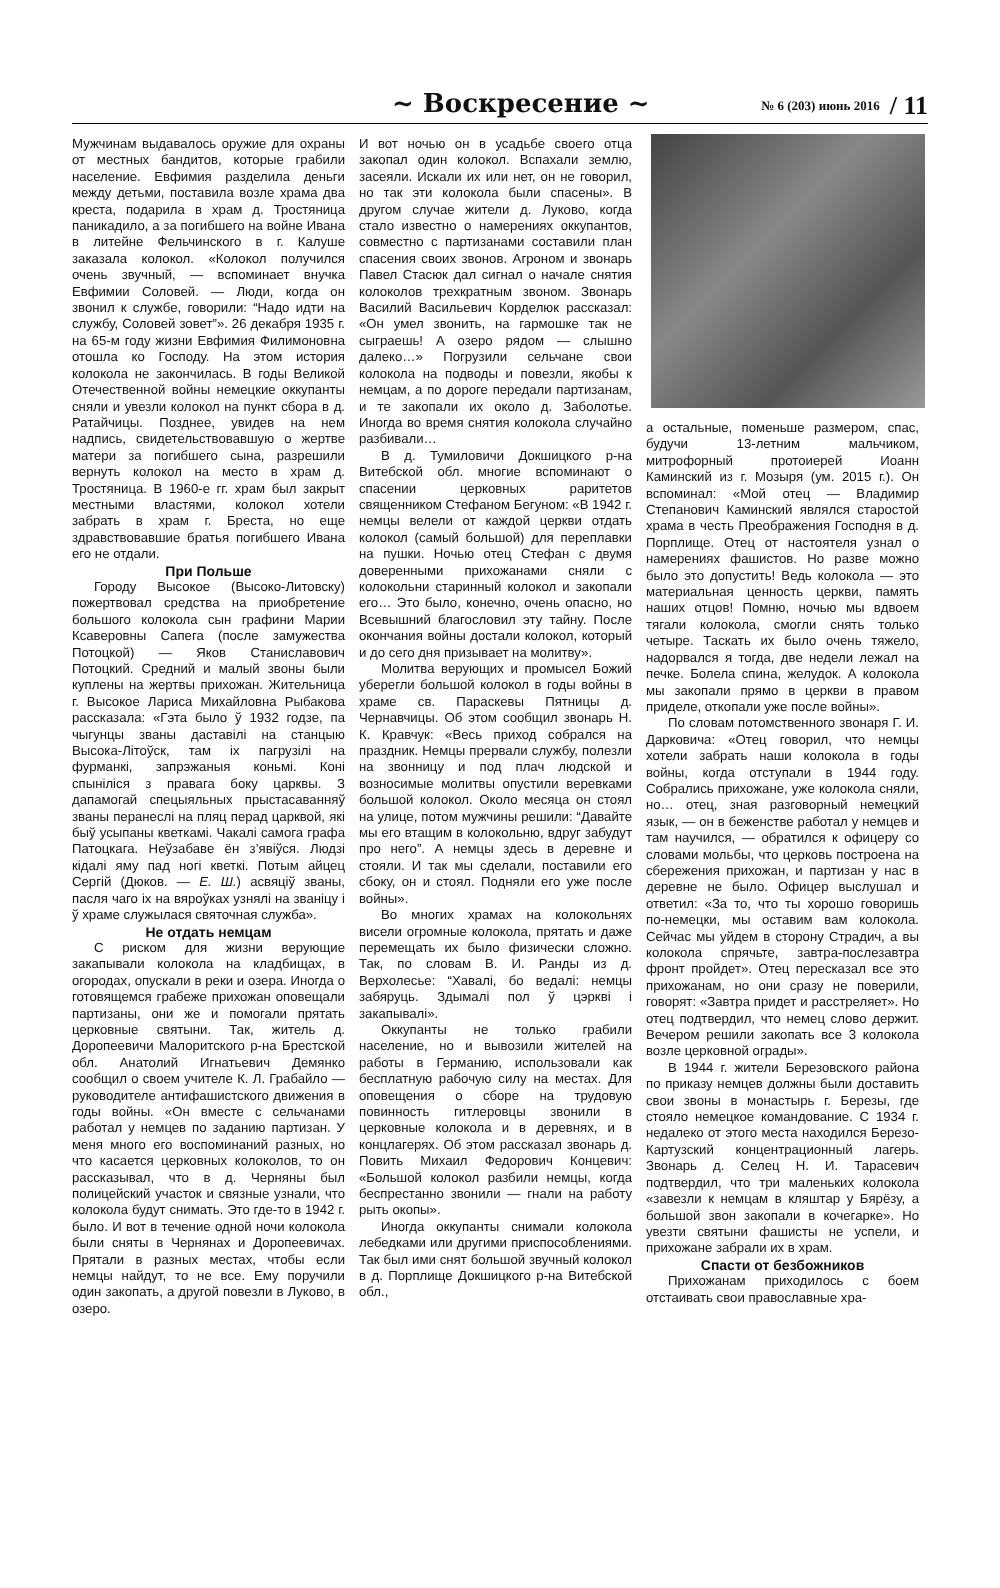~ Воскресение ~ № 6 (203) июнь 2016 / 11
Мужчинам выдавалось оружие для охраны от местных бандитов, которые грабили население. Евфимия разделила деньги между детьми, поставила возле храма два креста, подарила в храм д. Тростяница паникадило, а за погибшего на войне Ивана в литейне Фельчинского в г. Калуше заказала колокол. «Колокол получился очень звучный, — вспоминает внучка Евфимии Соловей. — Люди, когда он звонил к службе, говорили: “Надо идти на службу, Соловей зовет”». 26 декабря 1935 г. на 65-м году жизни Евфимия Филимоновна отошла ко Господу. На этом история колокола не закончилась. В годы Великой Отечественной войны немецкие оккупанты сняли и увезли колокол на пункт сбора в д. Ратайчицы. Позднее, увидев на нем надпись, свидетельствовавшую о жертве матери за погибшего сына, разрешили вернуть колокол на место в храм д. Тростяница. В 1960-е гг. храм был закрыт местными властями, колокол хотели забрать в храм г. Бреста, но еще здравствовавшие братья погибшего Ивана его не отдали.
При Польше
Городу Высокое (Высоко-Литовску) пожертвовал средства на приобретение большого колокола сын графини Марии Ксаверовны Сапега (после замужества Потоцкой) — Яков Станиславович Потоцкий. Средний и малый звоны были куплены на жертвы прихожан. Жительница г. Высокое Лариса Михайловна Рыбакова рассказала: «Гэта было ў 1932 годзе, па чыгунцы званы даставілі на станцыю Высока-Літоўск, там іх пагрузілі на фурманкі, запрэжаныя коньмі. Коні спыніліся з правага боку царквы. З дапамогай спецыяльных прыстасаванняў званы перанеслі на пляц перад царквой, які быў усыпаны кветкамі. Чакалі самога графа Патоцкага. Неўзабаве ён з’явіўся. Людзі кідалі яму пад ногі кветкі. Потым айцец Сергій (Дюков. — Е. Ш.) асвяціў званы, пасля чаго іх на вяроўках узнялі на званіцу і ў храме служылася святочная служба».
Не отдать немцам
С риском для жизни верующие закапывали колокола на кладбищах, в огородах, опускали в реки и озера. Иногда о готовящемся грабеже прихожан оповещали партизаны, они же и помогали прятать церковные святыни. Так, житель д. Доропеевичи Малоритского р-на Брестской обл. Анатолий Игнатьевич Демянко сообщил о своем учителе К. Л. Грабайло — руководителе антифашистского движения в годы войны. «Он вместе с сельчанами работал у немцев по заданию партизан. У меня много его воспоминаний разных, но что касается церковных колоколов, то он рассказывал, что в д. Черняны был полицейский участок и связные узнали, что колокола будут снимать. Это где-то в 1942 г. было. И вот в течение одной ночи колокола были сняты в Чернянах и Доропеевичах. Прятали в разных местах, чтобы если немцы найдут, то не все. Ему поручили один закопать, а другой повезли в Луково, в озеро.
И вот ночью он в усадьбе своего отца закопал один колокол. Вспахали землю, засеяли. Искали их или нет, он не говорил, но так эти колокола были спасены». В другом случае жители д. Луково, когда стало известно о намерениях оккупантов, совместно с партизанами составили план спасения своих звонов. Агроном и звонарь Павел Стасюк дал сигнал о начале снятия колоколов трехкратным звоном. Звонарь Василий Васильевич Корделюк рассказал: «Он умел звонить, на гармошке так не сыграешь! А озеро рядом — слышно далеко…» Погрузили сельчане свои колокола на подводы и повезли, якобы к немцам, а по дороге передали партизанам, и те закопали их около д. Заболотье. Иногда во время снятия колокола случайно разбивали…
В д. Тумиловичи Докшицкого р-на Витебской обл. многие вспоминают о спасении церковных раритетов священником Стефаном Бегуном: «В 1942 г. немцы велели от каждой церкви отдать колокол (самый большой) для переплавки на пушки. Ночью отец Стефан с двумя доверенными прихожанами сняли с колокольни старинный колокол и закопали его… Это было, конечно, очень опасно, но Всевышний благословил эту тайну. После окончания войны достали колокол, который и до сего дня призывает на молитву».
Молитва верующих и промысел Божий уберегли большой колокол в годы войны в храме св. Параскевы Пятницы д. Чернавчицы. Об этом сообщил звонарь Н. К. Кравчук: «Весь приход собрался на праздник. Немцы прервали службу, полезли на звонницу и под плач людской и возносимые молитвы опустили веревками большой колокол. Около месяца он стоял на улице, потом мужчины решили: “Давайте мы его втащим в колокольню, вдруг забудут про него”. А немцы здесь в деревне и стояли. И так мы сделали, поставили его сбоку, он и стоял. Подняли его уже после войны».
Во многих храмах на колокольнях висели огромные колокола, прятать и даже перемещать их было физически сложно. Так, по словам В. И. Ранды из д. Верхолесье: “Хавалі, бо ведалі: немцы забяруць. Здымалі пол ў цэркві і закапывалі».
Оккупанты не только грабили население, но и вывозили жителей на работы в Германию, использовали как бесплатную рабочую силу на местах. Для оповещения о сборе на трудовую повинность гитлеровцы звонили в церковные колокола и в деревнях, и в концлагерях. Об этом рассказал звонарь д. Повить Михаил Федорович Концевич: «Большой колокол разбили немцы, когда беспрестанно звонили — гнали на работу рыть окопы».
Иногда оккупанты снимали колокола лебедками или другими приспособлениями. Так был ими снят большой звучный колокол в д. Порплище Докшицкого р-на Витебской обл.,
а остальные, поменьше размером, спас, будучи 13-летним мальчиком, митрофорный протоиерей Иоанн Каминский из г. Мозыря (ум. 2015 г.). Он вспоминал: «Мой отец — Владимир Степанович Каминский являлся старостой храма в честь Преображения Господня в д. Порплище. Отец от настоятеля узнал о намерениях фашистов. Но разве можно было это допустить! Ведь колокола — это материальная ценность церкви, память наших отцов! Помню, ночью мы вдвоем тягали колокола, смогли снять только четыре. Таскать их было очень тяжело, надорвался я тогда, две недели лежал на печке. Болела спина, желудок. А колокола мы закопали прямо в церкви в правом приделе, откопали уже после войны».
По словам потомственного звонаря Г. И. Дарковича: «Отец говорил, что немцы хотели забрать наши колокола в годы войны, когда отступали в 1944 году. Собрались прихожане, уже колокола сняли, но… отец, зная разговорный немецкий язык, — он в беженстве работал у немцев и там научился, — обратился к офицеру со словами мольбы, что церковь построена на сбережения прихожан, и партизан у нас в деревне не было. Офицер выслушал и ответил: «За то, что ты хорошо говоришь по-немецки, мы оставим вам колокола. Сейчас мы уйдем в сторону Страдич, а вы колокола спрячьте, завтра-послезавтра фронт пройдет». Отец пересказал все это прихожанам, но они сразу не поверили, говорят: «Завтра придет и расстреляет». Но отец подтвердил, что немец слово держит. Вечером решили закопать все 3 колокола возле церковной ограды».
В 1944 г. жители Березовского района по приказу немцев должны были доставить свои звоны в монастырь г. Березы, где стояло немецкое командование. С 1934 г. недалеко от этого места находился Березо-Картузский концентрационный лагерь. Звонарь д. Селец Н. И. Тарасевич подтвердил, что три маленьких колокола «завезли к немцам в кляштар у Бярёзу, а большой звон закопали в кочегарке». Но увезти святыни фашисты не успели, и прихожане забрали их в храм.
Спасти от безбожников
Прихожанам приходилось с боем отстаивать свои православные хра-